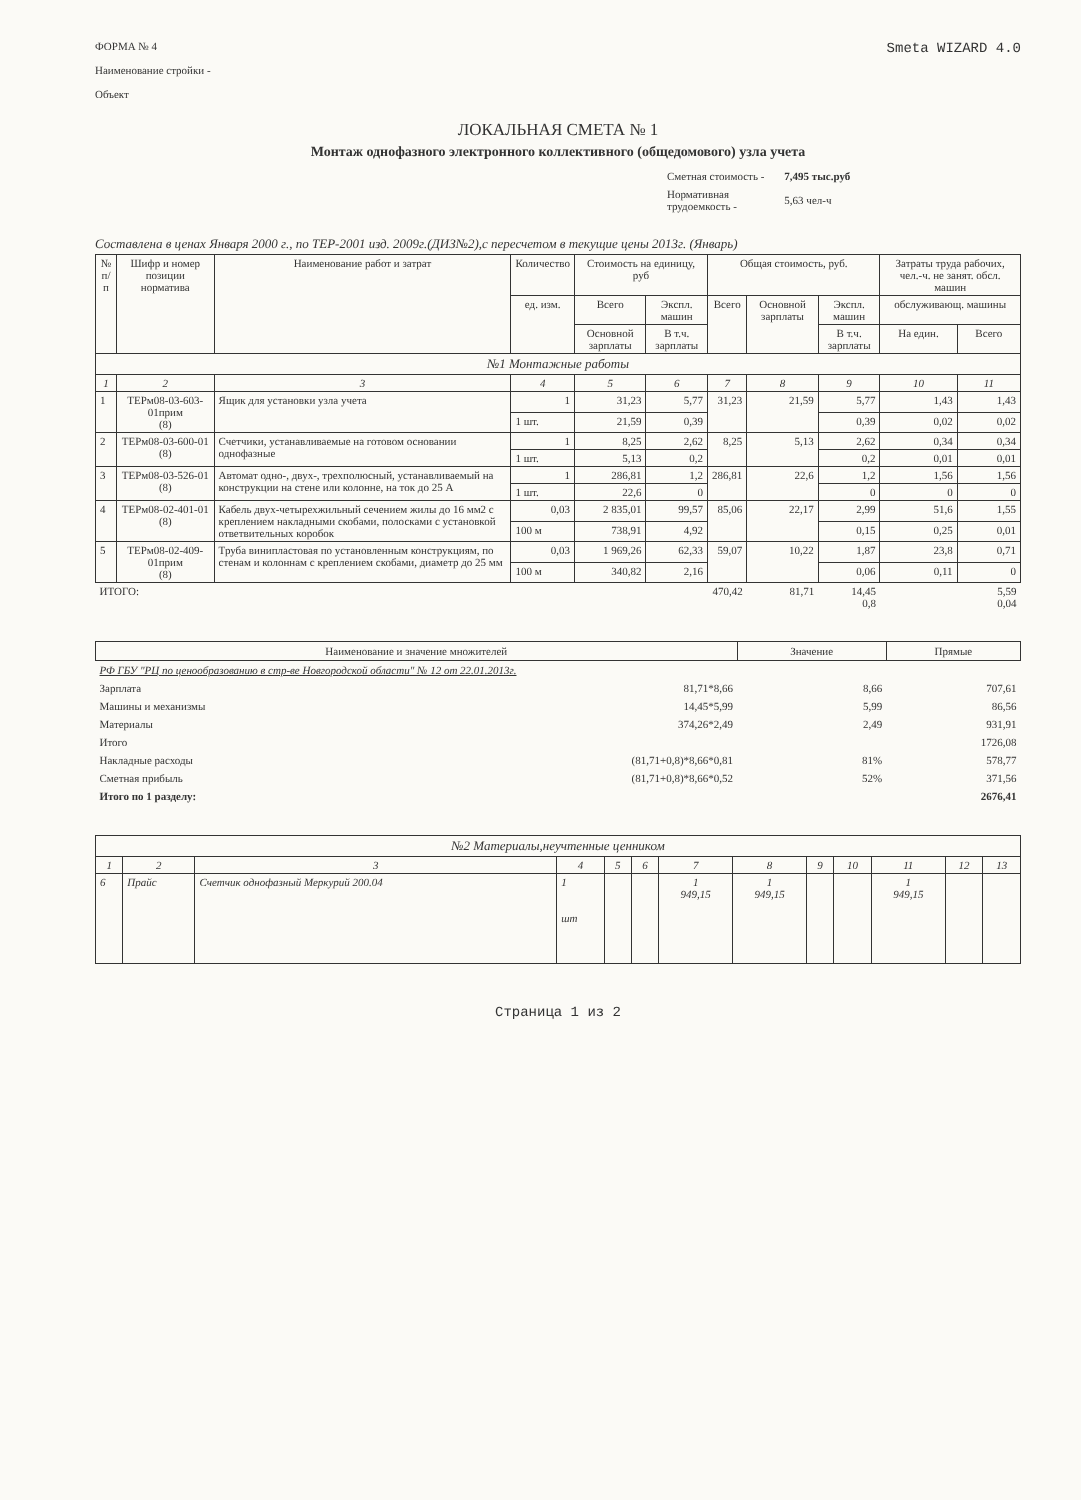ФОРМА № 4
Наименование стройки -
Объект
Smeta WIZARD 4.0
ЛОКАЛЬНАЯ СМЕТА № 1
Монтаж однофазного электронного коллективного (общедомового) узла учета
| Сметная стоимость - | 7,495 тыс.руб |
| Нормативная трудоемкость - | 5,63 чел-ч |
Составлена в ценах Января 2000 г., по ТЕР-2001 изд. 2009г.(ДИЗ№2),с пересчетом в текущие цены 2013г. (Январь)
| № п/п | Шифр и номер позиции норматива | Наименование работ и затрат | Количество | Стоимость на единицу, руб | | Общая стоимость, руб. | | | Затраты труда рабочих, чел.-ч. не занят. обсл. машин | |
| --- | --- | --- | --- | --- | --- | --- | --- | --- | --- | --- |
| | | | ед. изм. | Всего | Экспл. машин | Всего | Основной зарплаты | Экспл. машин | обслуживающ. машины | |
| | | | | Основной зарплаты | В т.ч. зарплаты | | | В т.ч. зарплаты | На един. | Всего |
| №1 Монтажные работы | | | | | | | | | | |
| 1 | 2 | 3 | 4 | 5 | 6 | 7 | 8 | 9 | 10 | 11 |
| 1 | ТЕРм08-03-603-01прим (8) | Ящик для установки узла учета | 1 | 31,23 | 5,77 | 31,23 | 21,59 | 5,77 | 1,43 | 1,43 |
| | | | 1 шт. | 21,59 | 0,39 | | | 0,39 | 0,02 | 0,02 |
| 2 | ТЕРм08-03-600-01 (8) | Счетчики, устанавливаемые на готовом основании однофазные | 1 | 8,25 | 2,62 | 8,25 | 5,13 | 2,62 | 0,34 | 0,34 |
| | | | 1 шт. | 5,13 | 0,2 | | | 0,2 | 0,01 | 0,01 |
| 3 | ТЕРм08-03-526-01 (8) | Автомат одно-, двух-, трехполюсный, устанавливаемый на конструкции на стене или колонне, на ток до 25 А | 1 | 286,81 | 1,2 | 286,81 | 22,6 | 1,2 | 1,56 | 1,56 |
| | | | 1 шт. | 22,6 | 0 | | | 0 | 0 | 0 |
| 4 | ТЕРм08-02-401-01 (8) | Кабель двух-четырехжильный сечением жилы до 16 мм2 с креплением накладными скобами, полосками с установкой ответвительных коробок | 0,03 | 2 835,01 | 99,57 | 85,06 | 22,17 | 2,99 | 51,6 | 1,55 |
| | | | 100 м | 738,91 | 4,92 | | | 0,15 | 0,25 | 0,01 |
| 5 | ТЕРм08-02-409-01прим (8) | Труба винипластовая по установленным конструкциям, по стенам и колоннам с креплением скобами, диаметр до 25 мм | 0,03 | 1 969,26 | 62,33 | 59,07 | 10,22 | 1,87 | 23,8 | 0,71 |
| | | | 100 м | 340,82 | 2,16 | | | 0,06 | 0,11 | 0 |
| ИТОГО: | | | | | | 470,42 | 81,71 | 14,45 0,8 | | 5,59 0,04 |
| Наименование и значение множителей | | Значение | Прямые |
| РФ ГБУ "РЦ по ценообразованию в стр-ве Новгородской области" № 12 от 22.01.2013г. | | | |
| Зарплата | 81,71*8,66 | 8,66 | 707,61 |
| Машины и механизмы | 14,45*5,99 | 5,99 | 86,56 |
| Материалы | 374,26*2,49 | 2,49 | 931,91 |
| Итого | | | 1726,08 |
| Накладные расходы | (81,71+0,8)*8,66*0,81 | 81% | 578,77 |
| Сметная прибыль | (81,71+0,8)*8,66*0,52 | 52% | 371,56 |
| Итого по 1 разделу: | | | 2676,41 |
| №2 Материалы,неучтенные ценником | | | | | | | | | | | | |
| 1 | 2 | 3 | 4 | 5 | 6 | 7 | 8 | 9 | 10 | 11 | 12 | 13 |
| 6 | Прайс | Счетчик однофазный Меркурий 200.04 | 1 шт | | | 1 949,15 | 1 949,15 | | | 1 949,15 | | |
Страница 1 из 2